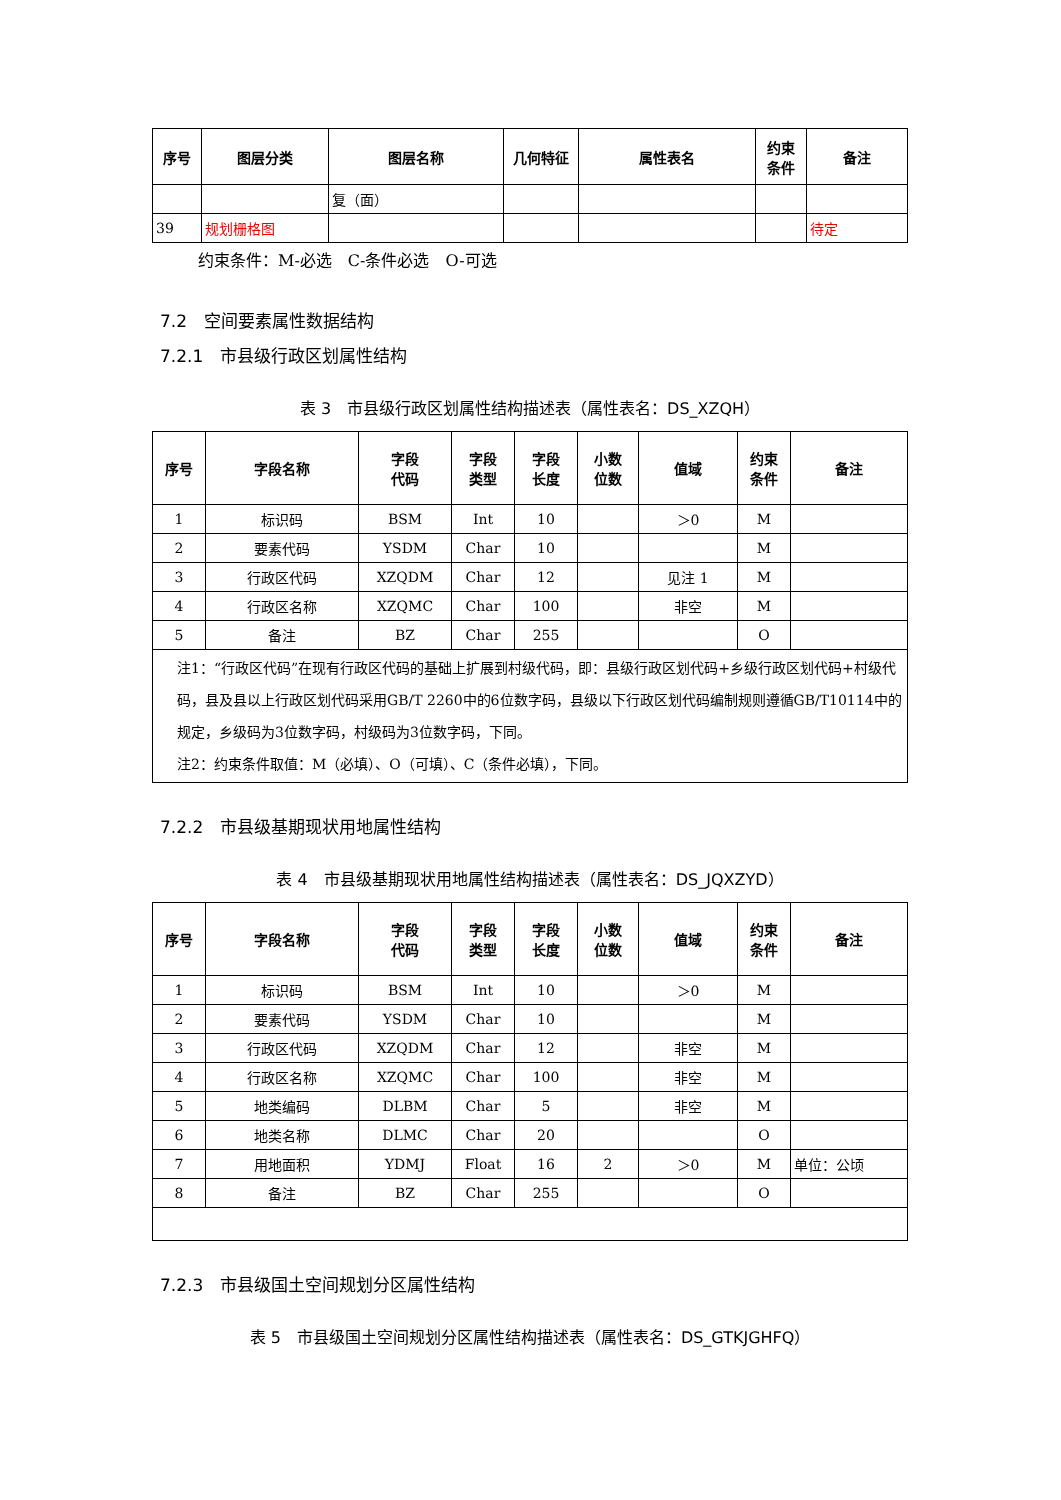| 序号 | 图层分类 | 图层名称 | 几何特征 | 属性表名 | 约束 条件 | 备注 |
| --- | --- | --- | --- | --- | --- | --- |
| | | 复（面） | | | | |
| 39 | 规划栅格图 | | | | | 待定 |
约束条件：M-必选　C-条件必选　O-可选
7.2　空间要素属性数据结构
7.2.1　市县级行政区划属性结构
表 3　市县级行政区划属性结构描述表（属性表名：DS_XZQH）
| 序号 | 字段名称 | 字段 代码 | 字段 类型 | 字段 长度 | 小数 位数 | 值域 | 约束 条件 | 备注 |
| --- | --- | --- | --- | --- | --- | --- | --- | --- |
| 1 | 标识码 | BSM | Int | 10 | | ＞0 | M | |
| 2 | 要素代码 | YSDM | Char | 10 | | | M | |
| 3 | 行政区代码 | XZQDM | Char | 12 | | 见注 1 | M | |
| 4 | 行政区名称 | XZQMC | Char | 100 | | 非空 | M | |
| 5 | 备注 | BZ | Char | 255 | | | O | |
| 注1：“行政区代码”在现有行政区代码的基础上扩展到村级代码，即：县级行政区划代码+乡级行政区划代码+村级代码，县及县以上行政区划代码采用GB/T 2260中的6位数字码，县级以下行政区划代码编制规则遵循GB/T10114中的规定，乡级码为3位数字码，村级码为3位数字码，下同。 注2：约束条件取值：M（必填）、O（可填）、C（条件必填），下同。 | | | | | | | | |
7.2.2　市县级基期现状用地属性结构
表 4　市县级基期现状用地属性结构描述表（属性表名：DS_JQXZYD）
| 序号 | 字段名称 | 字段 代码 | 字段 类型 | 字段 长度 | 小数 位数 | 值域 | 约束 条件 | 备注 |
| --- | --- | --- | --- | --- | --- | --- | --- | --- |
| 1 | 标识码 | BSM | Int | 10 | | ＞0 | M | |
| 2 | 要素代码 | YSDM | Char | 10 | | | M | |
| 3 | 行政区代码 | XZQDM | Char | 12 | | 非空 | M | |
| 4 | 行政区名称 | XZQMC | Char | 100 | | 非空 | M | |
| 5 | 地类编码 | DLBM | Char | 5 | | 非空 | M | |
| 6 | 地类名称 | DLMC | Char | 20 | | | O | |
| 7 | 用地面积 | YDMJ | Float | 16 | 2 | ＞0 | M | 单位：公顷 |
| 8 | 备注 | BZ | Char | 255 | | | O | |
7.2.3　市县级国土空间规划分区属性结构
表 5　市县级国土空间规划分区属性结构描述表（属性表名：DS_GTKJGHFQ）